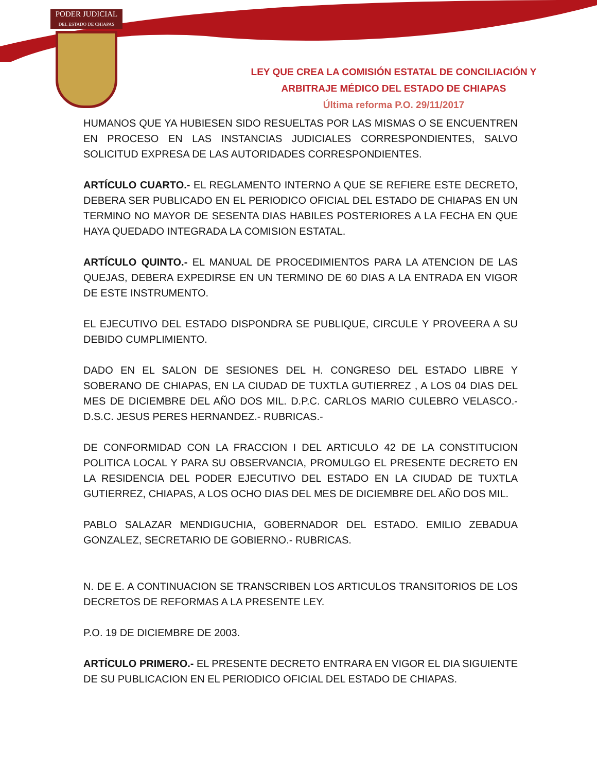PODER JUDICIAL
DEL ESTADO DE CHIAPAS
LEY QUE CREA LA COMISIÓN ESTATAL DE CONCILIACIÓN Y
ARBITRAJE MÉDICO DEL ESTADO DE CHIAPAS
Última reforma P.O. 29/11/2017
HUMANOS QUE YA HUBIESEN SIDO RESUELTAS POR LAS MISMAS O SE ENCUENTREN EN PROCESO EN LAS INSTANCIAS JUDICIALES CORRESPONDIENTES, SALVO SOLICITUD EXPRESA DE LAS AUTORIDADES CORRESPONDIENTES.
ARTÍCULO CUARTO.- EL REGLAMENTO INTERNO A QUE SE REFIERE ESTE DECRETO, DEBERA SER PUBLICADO EN EL PERIODICO OFICIAL DEL ESTADO DE CHIAPAS EN UN TERMINO NO MAYOR DE SESENTA DIAS HABILES POSTERIORES A LA FECHA EN QUE HAYA QUEDADO INTEGRADA LA COMISION ESTATAL.
ARTÍCULO QUINTO.- EL MANUAL DE PROCEDIMIENTOS PARA LA ATENCION DE LAS QUEJAS, DEBERA EXPEDIRSE EN UN TERMINO DE 60 DIAS A LA ENTRADA EN VIGOR DE ESTE INSTRUMENTO.
EL EJECUTIVO DEL ESTADO DISPONDRA SE PUBLIQUE, CIRCULE Y PROVEERA A SU DEBIDO CUMPLIMIENTO.
DADO EN EL SALON DE SESIONES DEL H. CONGRESO DEL ESTADO LIBRE Y SOBERANO DE CHIAPAS, EN LA CIUDAD DE TUXTLA GUTIERREZ , A LOS 04 DIAS DEL MES DE DICIEMBRE DEL AÑO DOS MIL. D.P.C. CARLOS MARIO CULEBRO VELASCO.- D.S.C. JESUS PERES HERNANDEZ.- RUBRICAS.-
DE CONFORMIDAD CON LA FRACCION I DEL ARTICULO 42 DE LA CONSTITUCION POLITICA LOCAL Y PARA SU OBSERVANCIA, PROMULGO EL PRESENTE DECRETO EN LA RESIDENCIA DEL PODER EJECUTIVO DEL ESTADO EN LA CIUDAD DE TUXTLA GUTIERREZ, CHIAPAS, A LOS OCHO DIAS DEL MES DE DICIEMBRE DEL AÑO DOS MIL.
PABLO SALAZAR MENDIGUCHIA, GOBERNADOR DEL ESTADO. EMILIO ZEBADUA GONZALEZ, SECRETARIO DE GOBIERNO.- RUBRICAS.
N. DE E. A CONTINUACION SE TRANSCRIBEN LOS ARTICULOS TRANSITORIOS DE LOS DECRETOS DE REFORMAS A LA PRESENTE LEY.
P.O. 19 DE DICIEMBRE DE 2003.
ARTÍCULO PRIMERO.- EL PRESENTE DECRETO ENTRARA EN VIGOR EL DIA SIGUIENTE DE SU PUBLICACION EN EL PERIODICO OFICIAL DEL ESTADO DE CHIAPAS.